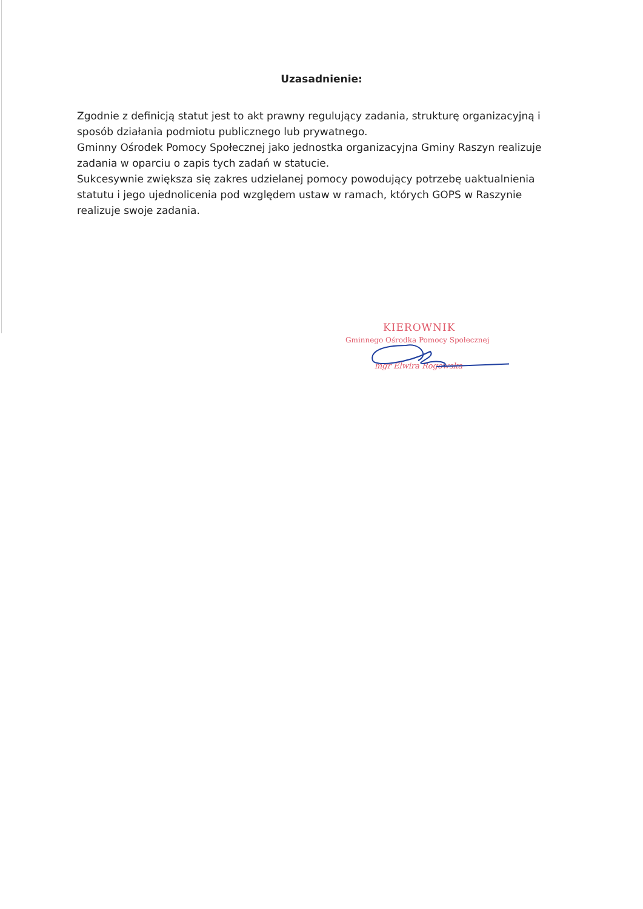Uzasadnienie:
Zgodnie z definicją statut jest to akt prawny regulujący zadania, strukturę organizacyjną i sposób działania podmiotu publicznego lub prywatnego.
Gminny Ośrodek Pomocy Społecznej jako jednostka organizacyjna Gminy Raszyn realizuje zadania w oparciu o zapis tych zadań w statucie.
Sukcesywnie zwiększa się zakres udzielanej pomocy powodujący potrzebę uaktualnienia statutu i jego ujednolicenia pod względem ustaw w ramach, których GOPS w Raszynie realizuje swoje zadania.
KIEROWNIK
Gminnego Ośrodka Pomocy Społecznej
mgr Elwira Rogowska